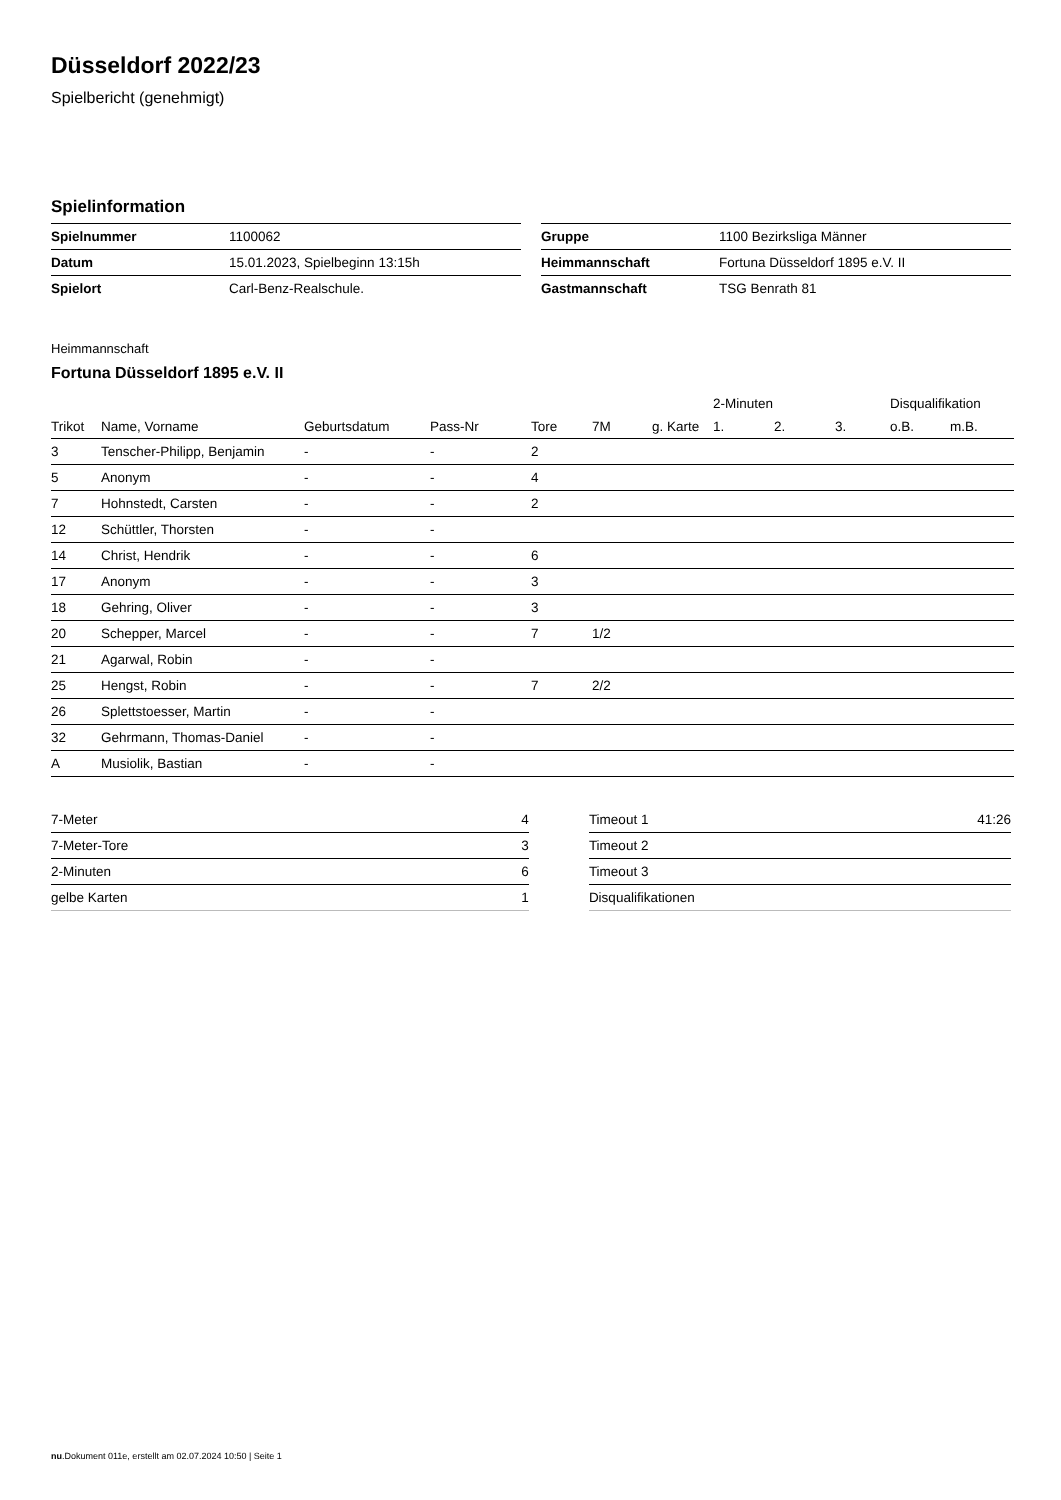Düsseldorf 2022/23
Spielbericht (genehmigt)
Spielinformation
| Spielnummer | 1100062 |
| Datum | 15.01.2023, Spielbeginn 13:15h |
| Spielort | Carl-Benz-Realschule. |
| Gruppe | 1100 Bezirksliga Männer |
| Heimmannschaft | Fortuna Düsseldorf 1895 e.V. II |
| Gastmannschaft | TSG Benrath 81 |
Heimmannschaft
Fortuna Düsseldorf 1895 e.V. II
| | | | | | | | 2-Minuten | | | Disqualifikation | |
| --- | --- | --- | --- | --- | --- | --- | --- | --- | --- | --- | --- |
| Trikot | Name, Vorname | Geburtsdatum | Pass-Nr | Tore | 7M | g. Karte | 1. | 2. | 3. | o.B. | m.B. |
| 3 | Tenscher-Philipp, Benjamin | - | - | 2 | | | | | | | |
| 5 | Anonym | - | - | 4 | | | | | | | |
| 7 | Hohnstedt, Carsten | - | - | 2 | | | | | | | |
| 12 | Schüttler, Thorsten | - | - | | | | | | | | |
| 14 | Christ, Hendrik | - | - | 6 | | | | | | | |
| 17 | Anonym | - | - | 3 | | | | | | | |
| 18 | Gehring, Oliver | - | - | 3 | | | | | | | |
| 20 | Schepper, Marcel | - | - | 7 | 1/2 | | | | | | |
| 21 | Agarwal, Robin | - | - | | | | | | | | |
| 25 | Hengst, Robin | - | - | 7 | 2/2 | | | | | | |
| 26 | Splettstoesser, Martin | - | - | | | | | | | | |
| 32 | Gehrmann, Thomas-Daniel | - | - | | | | | | | | |
| A | Musiolik, Bastian | - | - | | | | | | | | |
| 7-Meter | 4 |
| 7-Meter-Tore | 3 |
| 2-Minuten | 6 |
| gelbe Karten | 1 |
| Timeout 1 | 41:26 |
| Timeout 2 | |
| Timeout 3 | |
| Disqualifikationen | |
nu.Dokument 011e, erstellt am 02.07.2024 10:50 | Seite 1